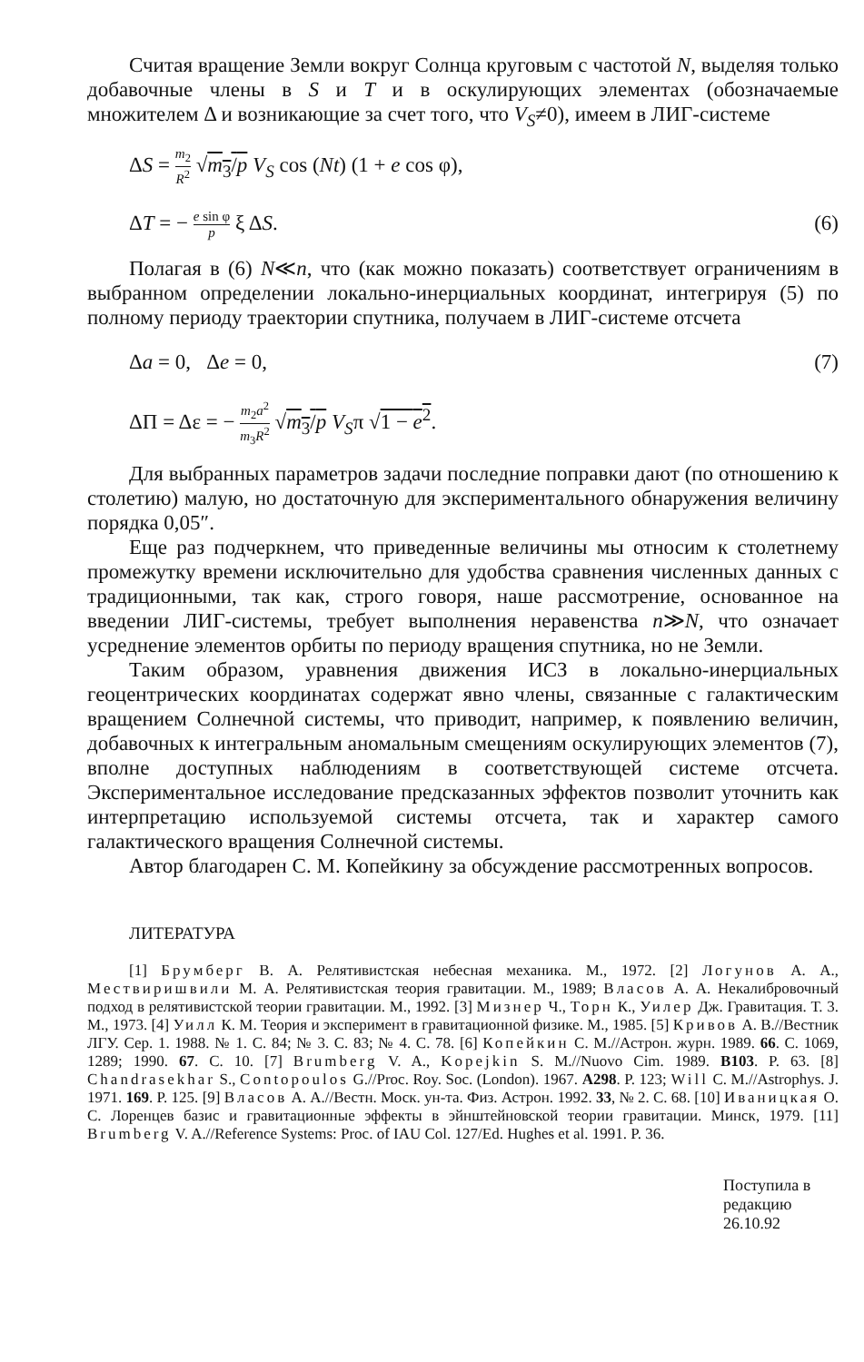Считая вращение Земли вокруг Солнца круговым с частотой N, выделяя только добавочные члены в S и T и в оскулирующих элементах (обозначаемые множителем Δ и возникающие за счет того, что V<sub>S</sub>≠0), имеем в ЛИГ-системе
ΔS = m<sub>2</sub> R<sup>2</sup> √m<sub>3</sub>/p V<sub>S</sub> cos (Nt) (1 + e cos φ),
ΔT = − e sin φ p ξ ΔS. (6)
Полагая в (6) N≪n, что (как можно показать) соответствует ограничениям в выбранном определении локально-инерциальных координат, интегрируя (5) по полному периоду траектории спутника, получаем в ЛИГ-системе отсчета
Δa = 0, Δe = 0, (7)
ΔΠ = Δε = − m<sub>2</sub>a<sup>2</sup> m<sub>3</sub>R<sup>2</sup> √m<sub>3</sub>/p V<sub>S</sub>π √1 − e<sup>2</sup>.
Для выбранных параметров задачи последние поправки дают (по отношению к столетию) малую, но достаточную для экспериментального обнаружения величину порядка 0,05″.
Еще раз подчеркнем, что приведенные величины мы относим к столетнему промежутку времени исключительно для удобства сравнения численных данных с традиционными, так как, строго говоря, наше рассмотрение, основанное на введении ЛИГ-системы, требует выполнения неравенства n≫N, что означает усреднение элементов орбиты по периоду вращения спутника, но не Земли.
Таким образом, уравнения движения ИСЗ в локально-инерциальных геоцентрических координатах содержат явно члены, связанные с галактическим вращением Солнечной системы, что приводит, например, к появлению величин, добавочных к интегральным аномальным смещениям оскулирующих элементов (7), вполне доступных наблюдениям в соответствующей системе отсчета. Экспериментальное исследование предсказанных эффектов позволит уточнить как интерпретацию используемой системы отсчета, так и характер самого галактического вращения Солнечной системы.
Автор благодарен С. М. Копейкину за обсуждение рассмотренных вопросов.
ЛИТЕРАТУРА
[1] Брумберг В. А. Релятивистская небесная механика. М., 1972. [2] Логунов А. А., Мествиришвили М. А. Релятивистская теория гравитации. М., 1989; Власов А. А. Некалибровочный подход в релятивистской теории гравитации. М., 1992. [3] Мизнер Ч., Торн К., Уилер Дж. Гравитация. Т. 3. М., 1973. [4] Уилл К. М. Теория и эксперимент в гравитационной физике. М., 1985. [5] Кривов А. В.//Вестник ЛГУ. Сер. 1. 1988. № 1. С. 84; № 3. С. 83; № 4. С. 78. [6] Копейкин С. М.//Астрон. журн. 1989. 66. С. 1069, 1289; 1990. 67. С. 10. [7] Brumberg V. A., Kopejkin S. M.//Nuovo Cim. 1989. B103. P. 63. [8] Chandrasekhar S., Contopoulos G.//Proc. Roy. Soc. (London). 1967. A298. P. 123; Will C. M.//Astrophys. J. 1971. 169. P. 125. [9] Власов А. А.//Вестн. Моск. ун-та. Физ. Астрон. 1992. 33, № 2. С. 68. [10] Иваницкая О. С. Лоренцев базис и гравитационные эффекты в эйнштейновской теории гравитации. Минск, 1979. [11] Brumberg V. A.//Reference Systems: Proc. of IAU Col. 127/Ed. Hughes et al. 1991. P. 36.
Поступила в редакцию
26.10.92